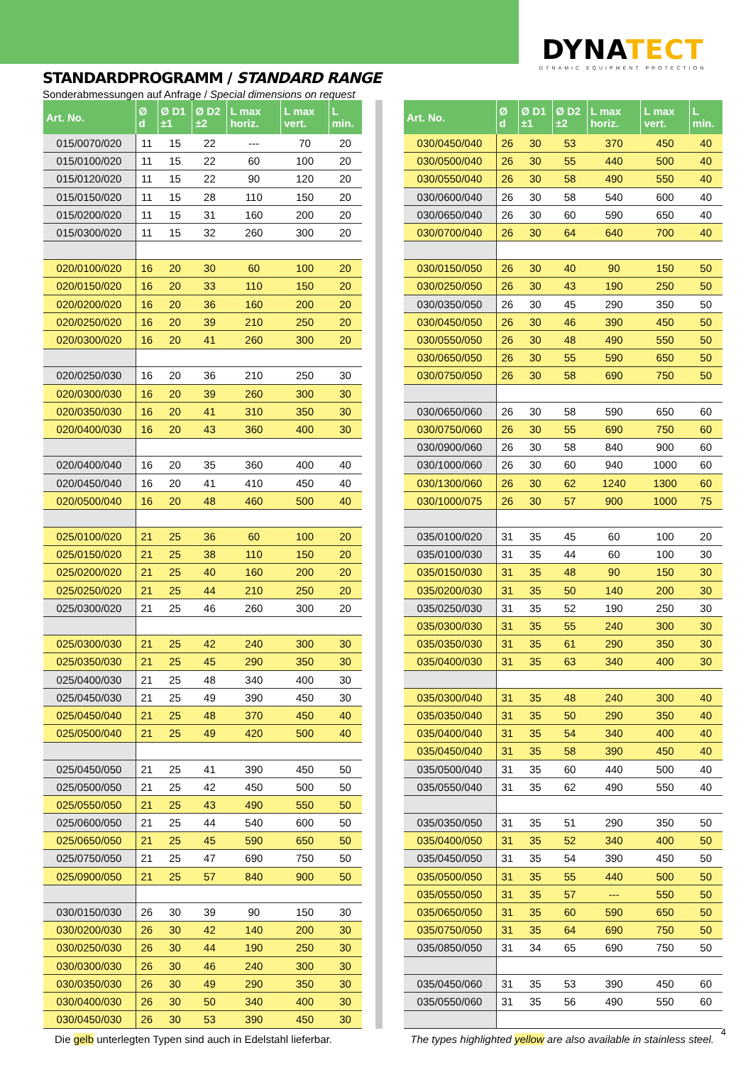DYNATECT
DYNAMIC EQUIPMENT PROTECTION
STANDARDPROGRAMM / STANDARD RANGE
Sonderabmessungen auf Anfrage / Special dimensions on request
| Art. No. | Ø d | Ø D1 ±1 | Ø D2 ±2 | L max horiz. | L max vert. | L min. |
| --- | --- | --- | --- | --- | --- | --- |
| 015/0070/020 | 11 | 15 | 22 | --- | 70 | 20 |
| 015/0100/020 | 11 | 15 | 22 | 60 | 100 | 20 |
| 015/0120/020 | 11 | 15 | 22 | 90 | 120 | 20 |
| 015/0150/020 | 11 | 15 | 28 | 110 | 150 | 20 |
| 015/0200/020 | 11 | 15 | 31 | 160 | 200 | 20 |
| 015/0300/020 | 11 | 15 | 32 | 260 | 300 | 20 |
| 020/0100/020 | 16 | 20 | 30 | 60 | 100 | 20 |
| 020/0150/020 | 16 | 20 | 33 | 110 | 150 | 20 |
| 020/0200/020 | 16 | 20 | 36 | 160 | 200 | 20 |
| 020/0250/020 | 16 | 20 | 39 | 210 | 250 | 20 |
| 020/0300/020 | 16 | 20 | 41 | 260 | 300 | 20 |
| 020/0250/030 | 16 | 20 | 36 | 210 | 250 | 30 |
| 020/0300/030 | 16 | 20 | 39 | 260 | 300 | 30 |
| 020/0350/030 | 16 | 20 | 41 | 310 | 350 | 30 |
| 020/0400/030 | 16 | 20 | 43 | 360 | 400 | 30 |
| 020/0400/040 | 16 | 20 | 35 | 360 | 400 | 40 |
| 020/0450/040 | 16 | 20 | 41 | 410 | 450 | 40 |
| 020/0500/040 | 16 | 20 | 48 | 460 | 500 | 40 |
| 025/0100/020 | 21 | 25 | 36 | 60 | 100 | 20 |
| 025/0150/020 | 21 | 25 | 38 | 110 | 150 | 20 |
| 025/0200/020 | 21 | 25 | 40 | 160 | 200 | 20 |
| 025/0250/020 | 21 | 25 | 44 | 210 | 250 | 20 |
| 025/0300/020 | 21 | 25 | 46 | 260 | 300 | 20 |
| 025/0300/030 | 21 | 25 | 42 | 240 | 300 | 30 |
| 025/0350/030 | 21 | 25 | 45 | 290 | 350 | 30 |
| 025/0400/030 | 21 | 25 | 48 | 340 | 400 | 30 |
| 025/0450/030 | 21 | 25 | 49 | 390 | 450 | 30 |
| 025/0450/040 | 21 | 25 | 48 | 370 | 450 | 40 |
| 025/0500/040 | 21 | 25 | 49 | 420 | 500 | 40 |
| 025/0450/050 | 21 | 25 | 41 | 390 | 450 | 50 |
| 025/0500/050 | 21 | 25 | 42 | 450 | 500 | 50 |
| 025/0550/050 | 21 | 25 | 43 | 490 | 550 | 50 |
| 025/0600/050 | 21 | 25 | 44 | 540 | 600 | 50 |
| 025/0650/050 | 21 | 25 | 45 | 590 | 650 | 50 |
| 025/0750/050 | 21 | 25 | 47 | 690 | 750 | 50 |
| 025/0900/050 | 21 | 25 | 57 | 840 | 900 | 50 |
| 030/0150/030 | 26 | 30 | 39 | 90 | 150 | 30 |
| 030/0200/030 | 26 | 30 | 42 | 140 | 200 | 30 |
| 030/0250/030 | 26 | 30 | 44 | 190 | 250 | 30 |
| 030/0300/030 | 26 | 30 | 46 | 240 | 300 | 30 |
| 030/0350/030 | 26 | 30 | 49 | 290 | 350 | 30 |
| 030/0400/030 | 26 | 30 | 50 | 340 | 400 | 30 |
| 030/0450/030 | 26 | 30 | 53 | 390 | 450 | 30 |
| Art. No. | Ø d | Ø D1 ±1 | Ø D2 ±2 | L max horiz. | L max vert. | L min. |
| --- | --- | --- | --- | --- | --- | --- |
| 030/0450/040 | 26 | 30 | 53 | 370 | 450 | 40 |
| 030/0500/040 | 26 | 30 | 55 | 440 | 500 | 40 |
| 030/0550/040 | 26 | 30 | 58 | 490 | 550 | 40 |
| 030/0600/040 | 26 | 30 | 58 | 540 | 600 | 40 |
| 030/0650/040 | 26 | 30 | 60 | 590 | 650 | 40 |
| 030/0700/040 | 26 | 30 | 64 | 640 | 700 | 40 |
| 030/0150/050 | 26 | 30 | 40 | 90 | 150 | 50 |
| 030/0250/050 | 26 | 30 | 43 | 190 | 250 | 50 |
| 030/0350/050 | 26 | 30 | 45 | 290 | 350 | 50 |
| 030/0450/050 | 26 | 30 | 46 | 390 | 450 | 50 |
| 030/0550/050 | 26 | 30 | 48 | 490 | 550 | 50 |
| 030/0650/050 | 26 | 30 | 55 | 590 | 650 | 50 |
| 030/0750/050 | 26 | 30 | 58 | 690 | 750 | 50 |
| 030/0650/060 | 26 | 30 | 58 | 590 | 650 | 60 |
| 030/0750/060 | 26 | 30 | 55 | 690 | 750 | 60 |
| 030/0900/060 | 26 | 30 | 58 | 840 | 900 | 60 |
| 030/1000/060 | 26 | 30 | 60 | 940 | 1000 | 60 |
| 030/1300/060 | 26 | 30 | 62 | 1240 | 1300 | 60 |
| 030/1000/075 | 26 | 30 | 57 | 900 | 1000 | 75 |
| 035/0100/020 | 31 | 35 | 45 | 60 | 100 | 20 |
| 035/0100/030 | 31 | 35 | 44 | 60 | 100 | 30 |
| 035/0150/030 | 31 | 35 | 48 | 90 | 150 | 30 |
| 035/0200/030 | 31 | 35 | 50 | 140 | 200 | 30 |
| 035/0250/030 | 31 | 35 | 52 | 190 | 250 | 30 |
| 035/0300/030 | 31 | 35 | 55 | 240 | 300 | 30 |
| 035/0350/030 | 31 | 35 | 61 | 290 | 350 | 30 |
| 035/0400/030 | 31 | 35 | 63 | 340 | 400 | 30 |
| 035/0300/040 | 31 | 35 | 48 | 240 | 300 | 40 |
| 035/0350/040 | 31 | 35 | 50 | 290 | 350 | 40 |
| 035/0400/040 | 31 | 35 | 54 | 340 | 400 | 40 |
| 035/0450/040 | 31 | 35 | 58 | 390 | 450 | 40 |
| 035/0500/040 | 31 | 35 | 60 | 440 | 500 | 40 |
| 035/0550/040 | 31 | 35 | 62 | 490 | 550 | 40 |
| 035/0350/050 | 31 | 35 | 51 | 290 | 350 | 50 |
| 035/0400/050 | 31 | 35 | 52 | 340 | 400 | 50 |
| 035/0450/050 | 31 | 35 | 54 | 390 | 450 | 50 |
| 035/0500/050 | 31 | 35 | 55 | 440 | 500 | 50 |
| 035/0550/050 | 31 | 35 | 57 | --- | 550 | 50 |
| 035/0650/050 | 31 | 35 | 60 | 590 | 650 | 50 |
| 035/0750/050 | 31 | 35 | 64 | 690 | 750 | 50 |
| 035/0850/050 | 31 | 34 | 65 | 690 | 750 | 50 |
| 035/0450/060 | 31 | 35 | 53 | 390 | 450 | 60 |
| 035/0550/060 | 31 | 35 | 56 | 490 | 550 | 60 |
Die gelb unterlegten Typen sind auch in Edelstahl lieferbar. The types highlighted yellow are also available in stainless steel.
4